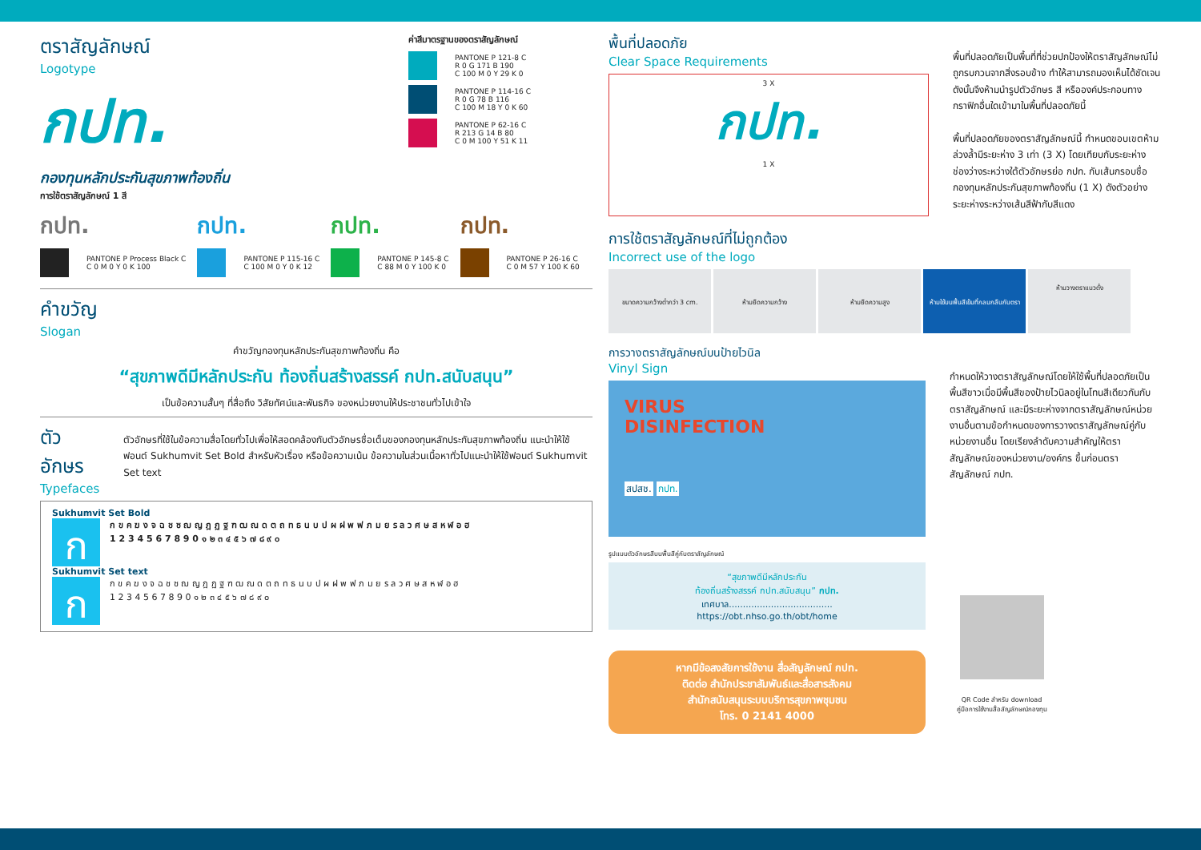ตราสัญลักษณ์
Logotype
กปท.
กองทุนหลักประกันสุขภาพท้องถิ่น
ค่าสีมาตรฐานของตราสัญลักษณ์
PANTONE P 121-8 C
R 0 G 171 B 190
C 100 M 0 Y 29 K 0
PANTONE P 114-16 C
R 0 G 78 B 116
C 100 M 18 Y 0 K 60
PANTONE P 62-16 C
R 213 G 14 B 80
C 0 M 100 Y 51 K 11
การใช้ตราสัญลักษณ์ 1 สี
กปท.
PANTONE P Process Black C
C 0 M 0 Y 0 K 100
กปท.
PANTONE P 115-16 C
C 100 M 0 Y 0 K 12
กปท.
PANTONE P 145-8 C
C 88 M 0 Y 100 K 0
กปท.
PANTONE P 26-16 C
C 0 M 57 Y 100 K 60
คำขวัญ
Slogan
คำขวัญกองทุนหลักประกันสุขภาพท้องถิ่น คือ
“สุขภาพดีมีหลักประกัน ท้องถิ่นสร้างสรรค์ กปท.สนับสนุน”
เป็นข้อความสั้นๆ ที่สื่อถึง วิสัยทัศน์และพันธกิจ ของหน่วยงานให้ประชาชนทั่วไปเข้าใจ
ตัวอักษร
Typefaces
ตัวอักษรที่ใช้ในข้อความสื่อโดยทั่วไปเพื่อให้สอดคล้องกับตัวอักษรชื่อเต็มของกองทุนหลักประกันสุขภาพท้องถิ่น แนะนำให้ใช้ฟอนต์ Sukhumvit Set Bold สำหรับหัวเรื่อง หรือข้อความเน้น ข้อความในส่วนเนื้อหาทั่วไปแนะนำให้ใช้ฟอนต์ Sukhumvit Set text
Sukhumvit Set Bold
กก ข ค ฆ ง จ ฉ ช ซ ฌ ญ ฎ ฏ ฐ ฑ ฒ ณ ด ต ถ ท ธ น บ ป ผ ฝ พ ฟ ภ ม ย ร ล ว ศ ษ ส ห ฬ อ ฮ
1 2 3 4 5 6 7 8 9 0 ๑ ๒ ๓ ๔ ๕ ๖ ๗ ๘ ๙ ๐
Sukhumvit Set text
กก ข ค ฆ ง จ ฉ ช ซ ฌ ญ ฎ ฏ ฐ ฑ ฒ ณ ด ต ถ ท ธ น บ ป ผ ฝ พ ฟ ภ ม ย ร ล ว ศ ษ ส ห ฬ อ ฮ
1 2 3 4 5 6 7 8 9 0 ๑ ๒ ๓ ๔ ๕ ๖ ๗ ๘ ๙ ๐
พื้นที่ปลอดภัย
Clear Space Requirements
3 X
กปท.
1 X
พื้นที่ปลอดภัยเป็นพื้นที่ที่ช่วยปกป้องให้ตราสัญลักษณ์ไม่ถูกรบกวนจากสิ่งรอบข้าง ทำให้สามารถมองเห็นได้ชัดเจน ดังนั้นจึงห้ามนำรูปตัวอักษร สี หรือองค์ประกอบทางกราฟิกอื่นใดเข้ามาในพื้นที่ปลอดภัยนี้
พื้นที่ปลอดภัยของตราสัญลักษณ์นี้ กำหนดขอบเขตห้ามล่วงล้ำมีระยะห่าง 3 เท่า (3 X) โดยเทียบกับระยะห่างช่องว่างระหว่างใต้ตัวอักษรย่อ กปท. กับเส้นกรอบชื่อกองทุนหลักประกันสุขภาพท้องถิ่น (1 X) ดังตัวอย่างระยะห่างระหว่างเส้นสีฟ้ากับสีแดง
การใช้ตราสัญลักษณ์ที่ไม่ถูกต้อง
Incorrect use of the logo
ขนาดความกว้างต่ำกว่า 3 cm.
ห้ามยืดความกว้าง
ห้ามยืดความสูง
ห้ามใช้บนพื้นสีเข้มที่กลมกลืนกับตรา
ห้ามวางตราแนวตั้ง
การวางตราสัญลักษณ์บนป้ายไวนิล
Vinyl Sign
VIRUS
DISINFECTION
สปสช. กปท.
รูปแบบตัวอักษรสีบนพื้นสีคู่กับตราสัญลักษณ์
“สุขภาพดีมีหลักประกัน
ท้องถิ่นสร้างสรรค์ กปท.สนับสนุน” กปท.
เทศบาล.....................................
https://obt.nhso.go.th/obt/home
หากมีข้อสงสัยการใช้งาน สื่อสัญลักษณ์ กปท.
ติดต่อ สำนักประชาสัมพันธ์และสื่อสารสังคม
สำนักสนับสนุนระบบบริการสุขภาพชุมชน
โทร. 0 2141 4000
กำหนดให้วางตราสัญลักษณ์โดยให้ใช้พื้นที่ปลอดภัยเป็นพื้นสีขาวเมื่อมีพื้นสีของป้ายไวนิลอยู่ในโทนสีเดียวกันกับตราสัญลักษณ์ และมีระยะห่างจากตราสัญลักษณ์หน่วยงานอื่นตามข้อกำหนดของการวางตราสัญลักษณ์คู่กับหน่วยงานอื่น โดยเรียงลำดับความสำคัญให้ตราสัญลักษณ์ของหน่วยงาน/องค์กร ขึ้นก่อนตราสัญลักษณ์ กปท.
QR Code สำหรับ download
คู่มือการใช้งานสื่อสัญลักษณ์กองทุน